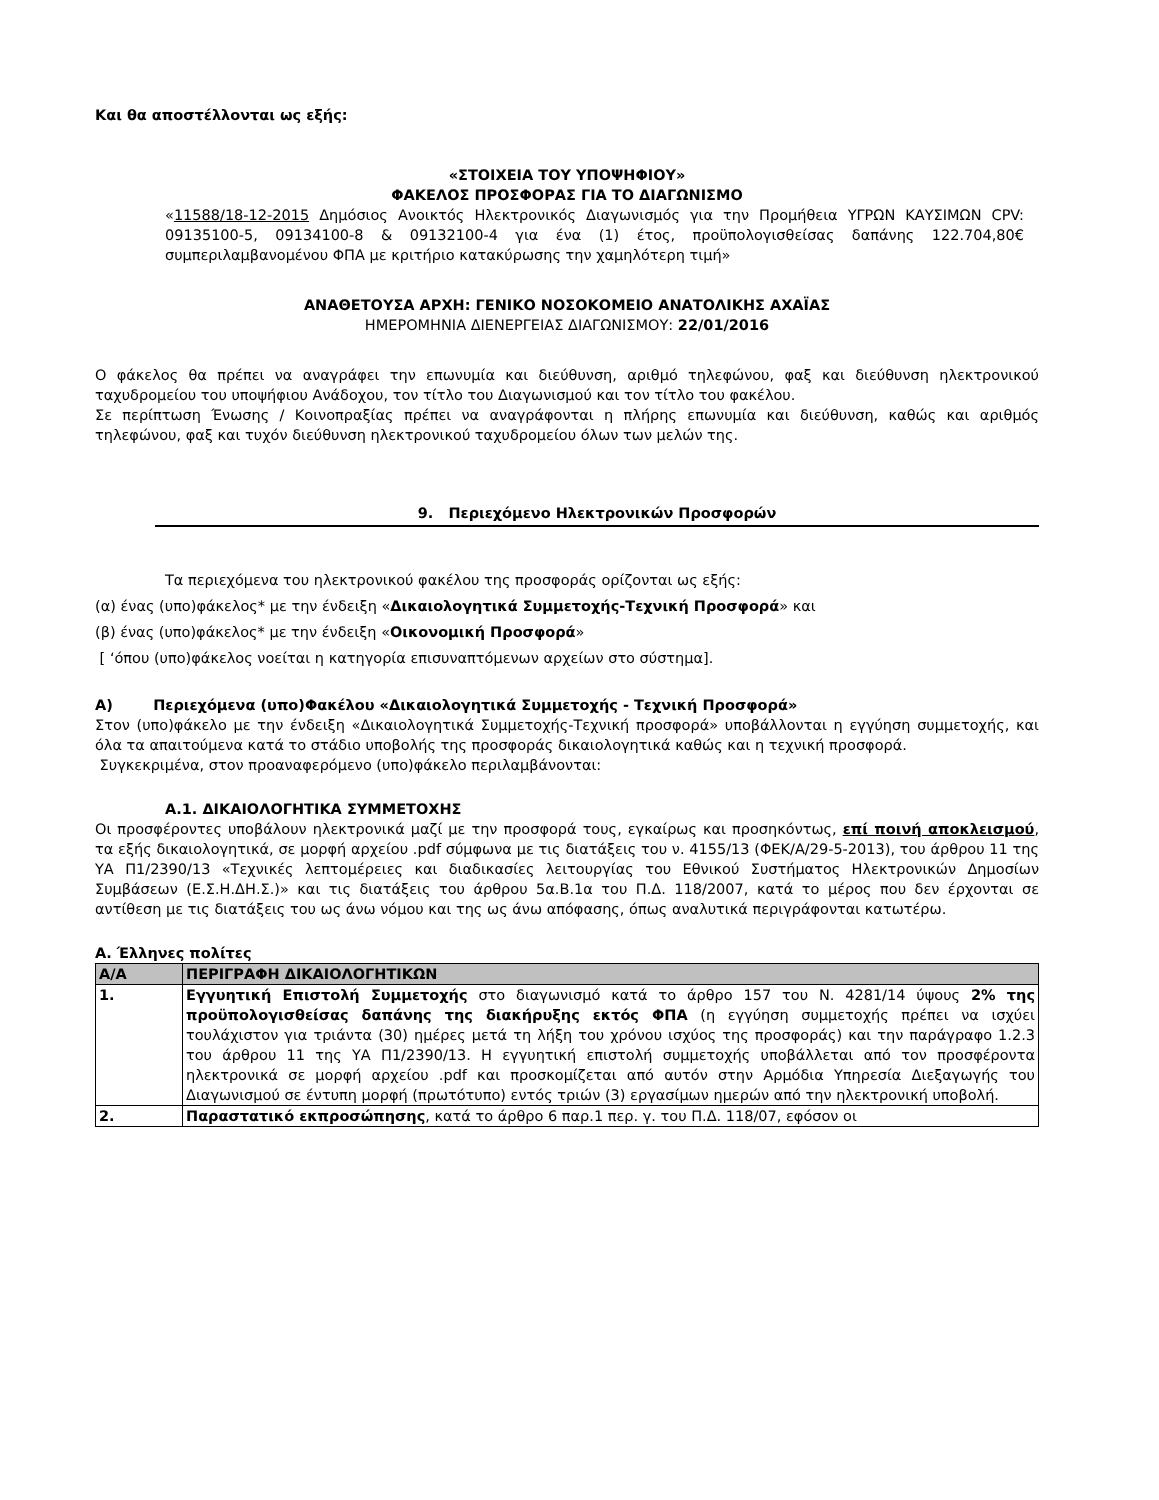Και θα αποστέλλονται ως εξής:
«ΣΤΟΙΧΕΙΑ ΤΟΥ ΥΠΟΨΗΦΙΟΥ»
ΦΑΚΕΛΟΣ ΠΡΟΣΦΟΡΑΣ ΓΙΑ ΤΟ ΔΙΑΓΩΝΙΣΜΟ
«11588/18-12-2015 Δημόσιος Ανοικτός Ηλεκτρονικός Διαγωνισμός για την Προμήθεια ΥΓΡΩΝ ΚΑΥΣΙΜΩΝ CPV: 09135100-5, 09134100-8 & 09132100-4 για ένα (1) έτος, προϋπολογισθείσας δαπάνης 122.704,80€ συμπεριλαμβανομένου ΦΠΑ με κριτήριο κατακύρωσης την χαμηλότερη τιμή»
ΑΝΑΘΕΤΟΥΣΑ ΑΡΧΗ: ΓΕΝΙΚΟ ΝΟΣΟΚΟΜΕΙΟ ΑΝΑΤΟΛΙΚΗΣ ΑΧΑΪΑΣ
ΗΜΕΡΟΜΗΝΙΑ ΔΙΕΝΕΡΓΕΙΑΣ ΔΙΑΓΩΝΙΣΜΟΥ: 22/01/2016
Ο φάκελος θα πρέπει να αναγράφει την επωνυμία και διεύθυνση, αριθμό τηλεφώνου, φαξ και διεύθυνση ηλεκτρονικού ταχυδρομείου του υποψήφιου Ανάδοχου, τον τίτλο του Διαγωνισμού και τον τίτλο του φακέλου.
Σε περίπτωση Ένωσης / Κοινοπραξίας πρέπει να αναγράφονται η πλήρης επωνυμία και διεύθυνση, καθώς και αριθμός τηλεφώνου, φαξ και τυχόν διεύθυνση ηλεκτρονικού ταχυδρομείου όλων των μελών της.
9. Περιεχόμενο Ηλεκτρονικών Προσφορών
Τα περιεχόμενα του ηλεκτρονικού φακέλου της προσφοράς ορίζονται ως εξής:
(α) ένας (υπο)φάκελος* με την ένδειξη «Δικαιολογητικά Συμμετοχής-Τεχνική Προσφορά» και
(β) ένας (υπο)φάκελος* με την ένδειξη «Οικονομική Προσφορά»
[ ‘όπου (υπο)φάκελος νοείται η κατηγορία επισυναπτόμενων αρχείων στο σύστημα].
Α) Περιεχόμενα (υπο)Φακέλου «Δικαιολογητικά Συμμετοχής - Τεχνική Προσφορά»
Στον (υπο)φάκελο με την ένδειξη «Δικαιολογητικά Συμμετοχής-Τεχνική προσφορά» υποβάλλονται η εγγύηση συμμετοχής, και όλα τα απαιτούμενα κατά το στάδιο υποβολής της προσφοράς δικαιολογητικά καθώς και η τεχνική προσφορά.
Συγκεκριμένα, στον προαναφερόμενο (υπο)φάκελο περιλαμβάνονται:
Α.1. ΔΙΚΑΙΟΛΟΓΗΤΙΚΑ ΣΥΜΜΕΤΟΧΗΣ
Οι προσφέροντες υποβάλουν ηλεκτρονικά μαζί με την προσφορά τους, εγκαίρως και προσηκόντως, επί ποινή αποκλεισμού, τα εξής δικαιολογητικά, σε μορφή αρχείου .pdf σύμφωνα με τις διατάξεις του ν. 4155/13 (ΦΕΚ/Α/29-5-2013), του άρθρου 11 της ΥΑ Π1/2390/13 «Τεχνικές λεπτομέρειες και διαδικασίες λειτουργίας του Εθνικού Συστήματος Ηλεκτρονικών Δημοσίων Συμβάσεων (Ε.Σ.Η.ΔΗ.Σ.)» και τις διατάξεις του άρθρου 5α.Β.1α του Π.Δ. 118/2007, κατά το μέρος που δεν έρχονται σε αντίθεση με τις διατάξεις του ως άνω νόμου και της ως άνω απόφασης, όπως αναλυτικά περιγράφονται κατωτέρω.
Α. Έλληνες πολίτες
| Α/Α | ΠΕΡΙΓΡΑΦΗ ΔΙΚΑΙΟΛΟΓΗΤΙΚΩΝ |
| --- | --- |
| 1. | Εγγυητική Επιστολή Συμμετοχής στο διαγωνισμό κατά το άρθρο 157 του Ν. 4281/14 ύψους 2% της προϋπολογισθείσας δαπάνης της διακήρυξης εκτός ΦΠΑ (η εγγύηση συμμετοχής πρέπει να ισχύει τουλάχιστον για τριάντα (30) ημέρες μετά τη λήξη του χρόνου ισχύος της προσφοράς) και την παράγραφο 1.2.3 του άρθρου 11 της ΥΑ Π1/2390/13. Η εγγυητική επιστολή συμμετοχής υποβάλλεται από τον προσφέροντα ηλεκτρονικά σε μορφή αρχείου .pdf και προσκομίζεται από αυτόν στην Αρμόδια Υπηρεσία Διεξαγωγής του Διαγωνισμού σε έντυπη μορφή (πρωτότυπο) εντός τριών (3) εργασίμων ημερών από την ηλεκτρονική υποβολή. |
| 2. | Παραστατικό εκπροσώπησης , κατά το άρθρο 6 παρ.1 περ. γ. του Π.Δ. 118/07, εφόσον οι |